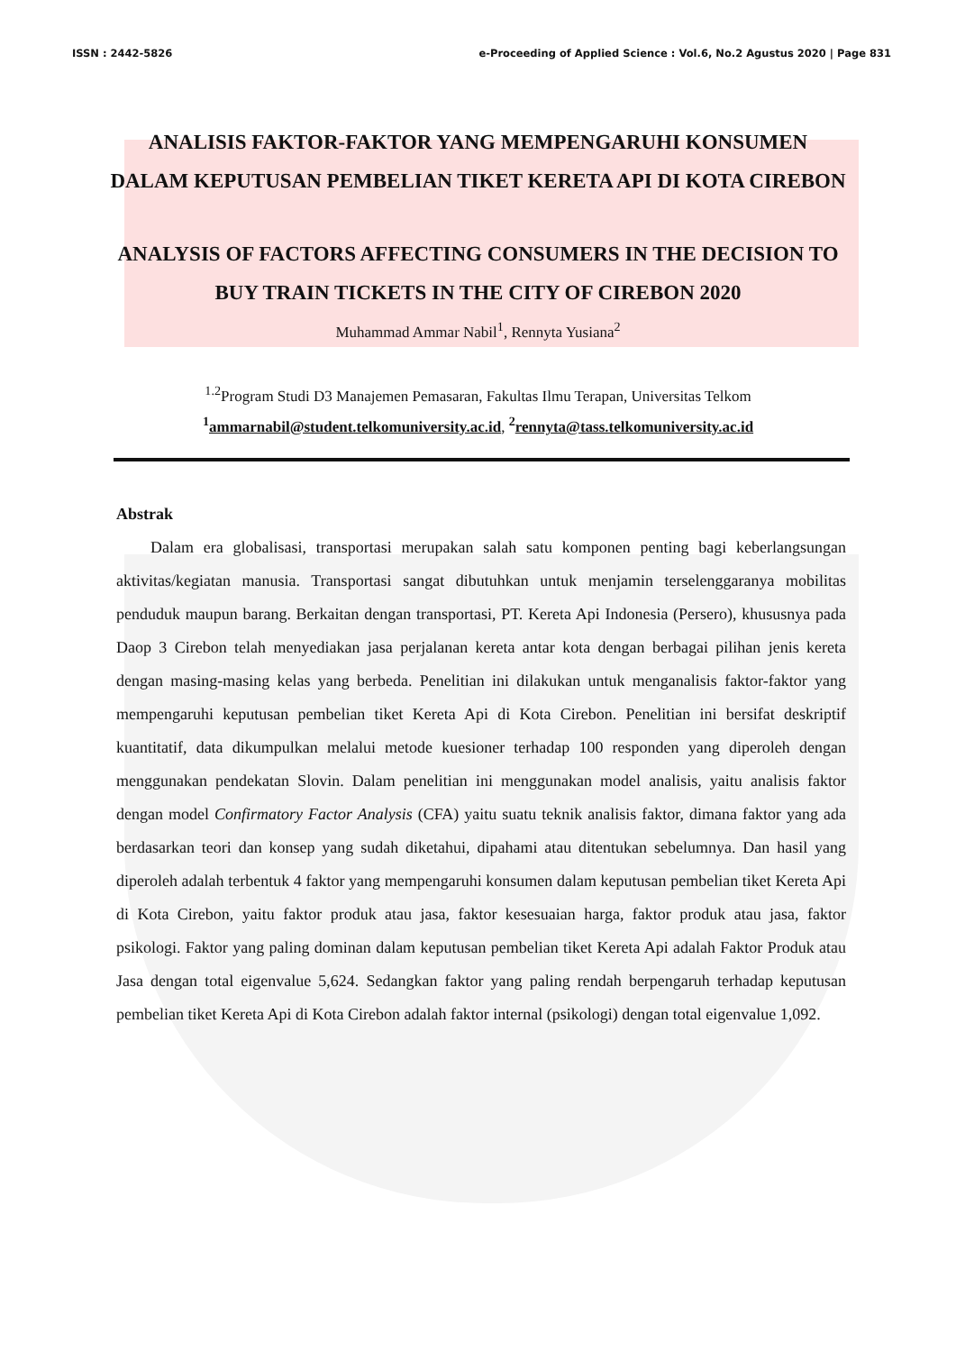ISSN : 2442-5826 e-Proceeding of Applied Science : Vol.6, No.2 Agustus 2020 | Page 831
ANALISIS FAKTOR-FAKTOR YANG MEMPENGARUHI KONSUMEN DALAM KEPUTUSAN PEMBELIAN TIKET KERETA API DI KOTA CIREBON
ANALYSIS OF FACTORS AFFECTING CONSUMERS IN THE DECISION TO BUY TRAIN TICKETS IN THE CITY OF CIREBON 2020
Muhammad Ammar Nabil<sup>1</sup>, Rennyta Yusiana<sup>2</sup>
<sup>1.2</sup>Program Studi D3 Manajemen Pemasaran, Fakultas Ilmu Terapan, Universitas Telkom
<sup>1</sup> ammarnabil@student.telkomuniversity.ac.id, <sup>2</sup>rennyta@tass.telkomuniversity.ac.id
Abstrak
Dalam era globalisasi, transportasi merupakan salah satu komponen penting bagi keberlangsungan aktivitas/kegiatan manusia. Transportasi sangat dibutuhkan untuk menjamin terselenggaranya mobilitas penduduk maupun barang. Berkaitan dengan transportasi, PT. Kereta Api Indonesia (Persero), khususnya pada Daop 3 Cirebon telah menyediakan jasa perjalanan kereta antar kota dengan berbagai pilihan jenis kereta dengan masing-masing kelas yang berbeda. Penelitian ini dilakukan untuk menganalisis faktor-faktor yang mempengaruhi keputusan pembelian tiket Kereta Api di Kota Cirebon. Penelitian ini bersifat deskriptif kuantitatif, data dikumpulkan melalui metode kuesioner terhadap 100 responden yang diperoleh dengan menggunakan pendekatan Slovin. Dalam penelitian ini menggunakan model analisis, yaitu analisis faktor dengan model Confirmatory Factor Analysis (CFA) yaitu suatu teknik analisis faktor, dimana faktor yang ada berdasarkan teori dan konsep yang sudah diketahui, dipahami atau ditentukan sebelumnya. Dan hasil yang diperoleh adalah terbentuk 4 faktor yang mempengaruhi konsumen dalam keputusan pembelian tiket Kereta Api di Kota Cirebon, yaitu faktor produk atau jasa, faktor kesesuaian harga, faktor produk atau jasa, faktor psikologi. Faktor yang paling dominan dalam keputusan pembelian tiket Kereta Api adalah Faktor Produk atau Jasa dengan total eigenvalue 5,624. Sedangkan faktor yang paling rendah berpengaruh terhadap keputusan pembelian tiket Kereta Api di Kota Cirebon adalah faktor internal (psikologi) dengan total eigenvalue 1,092.